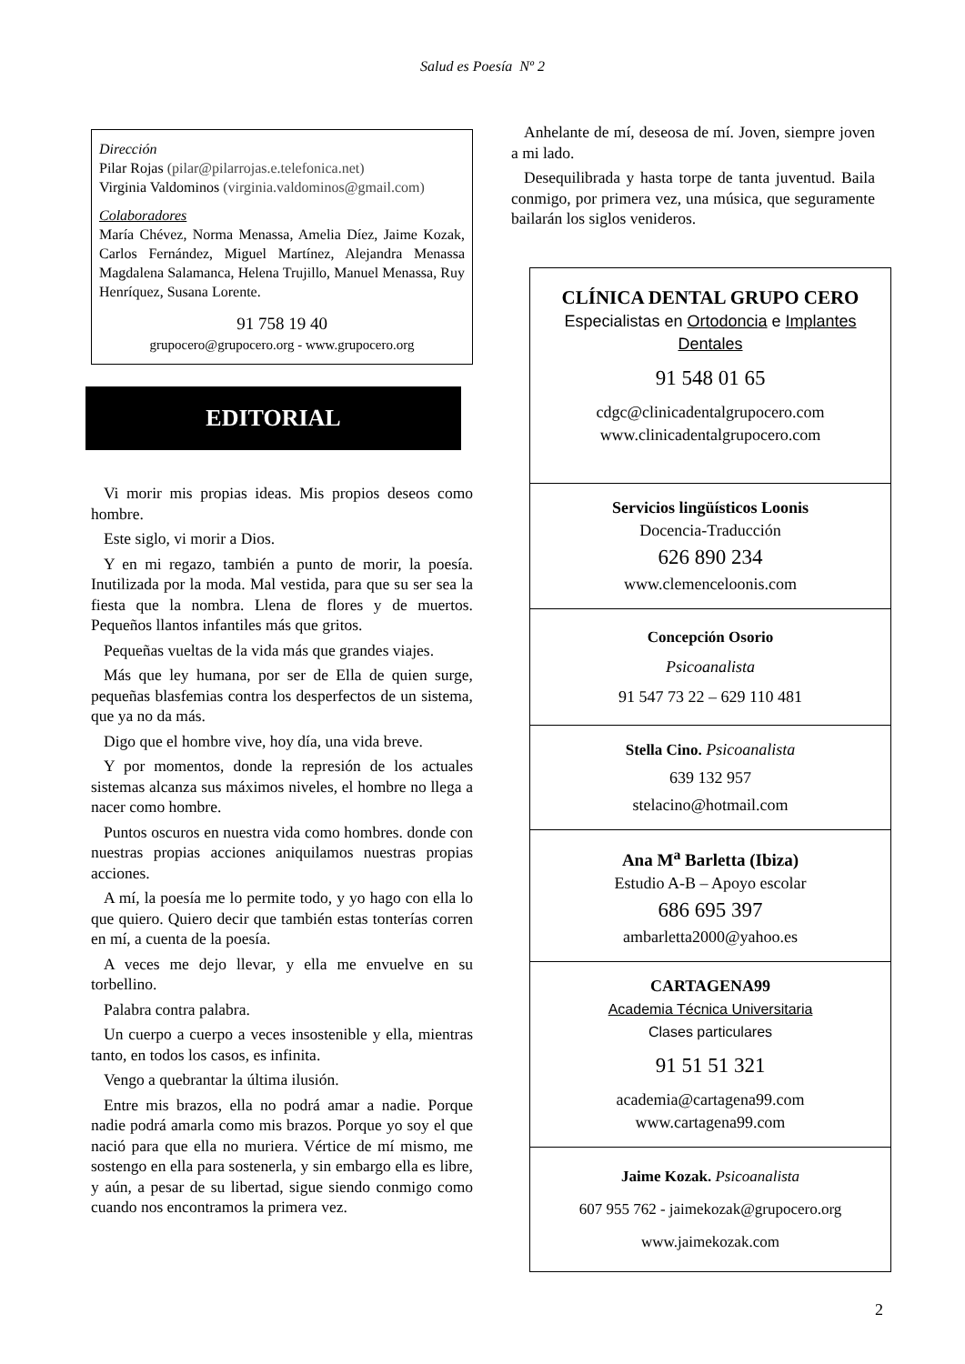Salud es Poesía Nº 2
Dirección
Pilar Rojas (pilar@pilarrojas.e.telefonica.net)
Virginia Valdominos (virginia.valdominos@gmail.com)
Colaboradores
María Chévez, Norma Menassa, Amelia Díez, Jaime Kozak, Carlos Fernández, Miguel Martínez, Alejandra Menassa Magdalena Salamanca, Helena Trujillo, Manuel Menassa, Ruy Henríquez, Susana Lorente.
91 758 19 40
grupocero@grupocero.org - www.grupocero.org
EDITORIAL
Vi morir mis propias ideas. Mis propios deseos como hombre.
Este siglo, vi morir a Dios.
Y en mi regazo, también a punto de morir, la poesía. Inutilizada por la moda. Mal vestida, para que su ser sea la fiesta que la nombra. Llena de flores y de muertos. Pequeños llantos infantiles más que gritos.
Pequeñas vueltas de la vida más que grandes viajes.
Más que ley humana, por ser de Ella de quien surge, pequeñas blasfemias contra los desperfectos de un sistema, que ya no da más.
Digo que el hombre vive, hoy día, una vida breve.
Y por momentos, donde la represión de los actuales sistemas alcanza sus máximos niveles, el hombre no llega a nacer como hombre.
Puntos oscuros en nuestra vida como hombres. donde con nuestras propias acciones aniquilamos nuestras propias acciones.
A mí, la poesía me lo permite todo, y yo hago con ella lo que quiero. Quiero decir que también estas tonterías corren en mí, a cuenta de la poesía.
A veces me dejo llevar, y ella me envuelve en su torbellino.
Palabra contra palabra.
Un cuerpo a cuerpo a veces insostenible y ella, mientras tanto, en todos los casos, es infinita.
Vengo a quebrantar la última ilusión.
Entre mis brazos, ella no podrá amar a nadie. Porque nadie podrá amarla como mis brazos. Porque yo soy el que nació para que ella no muriera. Vértice de mí mismo, me sostengo en ella para sostenerla, y sin embargo ella es libre, y aún, a pesar de su libertad, sigue siendo conmigo como cuando nos encontramos la primera vez.
Anhelante de mí, deseosa de mí. Joven, siempre joven a mi lado.
Desequilibrada y hasta torpe de tanta juventud. Baila conmigo, por primera vez, una música, que seguramente bailarán los siglos venideros.
CLÍNICA DENTAL GRUPO CERO
Especialistas en Ortodoncia e Implantes Dentales
91 548 01 65
cdgc@clinicadentalgrupocero.com
www.clinicadentalgrupocero.com
Servicios lingüísticos Loonis
Docencia-Traducción
626 890 234
www.clemenceloonis.com
Concepción Osorio
Psicoanalista
91 547 73 22 – 629 110 481
Stella Cino. Psicoanalista
639 132 957
stelacino@hotmail.com
Ana M<sup>a</sup> Barletta (Ibiza)
Estudio A-B – Apoyo escolar
686 695 397
ambarletta2000@yahoo.es
CARTAGENA99
Academia Técnica Universitaria
Clases particulares
91 51 51 321
academia@cartagena99.com
www.cartagena99.com
Jaime Kozak. Psicoanalista
607 955 762 - jaimekozak@grupocero.org
www.jaimekozak.com
2